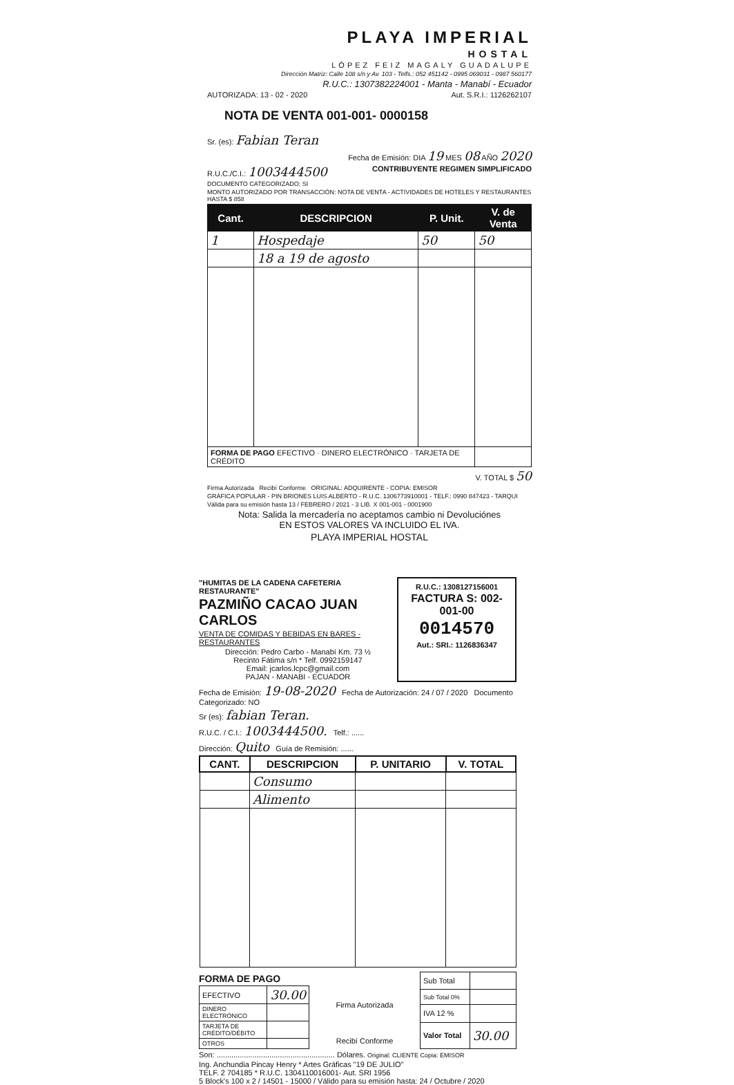PLAYA IMPERIAL
HOSTAL
LÓPEZ FEIZ MAGALY GUADALUPE
Dirección Matriz: Calle 108 s/n y Av. 103 - Telfs.: 052 451142 - 0995 069031 - 0987 560177
R.U.C.: 1307382224001 - Manta - Manabí - Ecuador
AUTORIZADA: 13 - 02 - 2020 Aut. S.R.I.: 1126262107
NOTA DE VENTA 001-001- 0000158
Sr. (es): Fabian Teran
Fecha de Emisión: DIA 19 MES 08 AÑO 2020
R.U.C./C.I.: 1003444500 CONTRIBUYENTE REGIMEN SIMPLIFICADO
DOCUMENTO CATEGORIZADO: SI
MONTO AUTORIZADO POR TRANSACCIÓN: NOTA DE VENTA - ACTIVIDADES DE HOTELES Y RESTAURANTES HASTA $ 858
| Cant. | DESCRIPCION | P. Unit. | V. de Venta |
| --- | --- | --- | --- |
| 1 | Hospedaje | 50 | 50 |
| | 18 a 19 de agosto | | |
| FORMA DE PAGO EFECTIVO · DINERO ELECTRÓNICO · TARJETA DE CRÉDITO | | | |
V. TOTAL $ 50
Firma Autorizada Recibí Conforme ORIGINAL: ADQUIRENTE - COPIA: EMISOR
GRÁFICA POPULAR - PIN BRIONES LUIS ALBERTO - R.U.C. 1306773910001 - TELF.: 0990 847423 - TARQUI
Válida para su emisión hasta 13 / FEBRERO / 2021 - 3 LIB. X 001-001 - 0001900
Nota: Salida la mercadería no aceptamos cambio ni Devoluciónes
EN ESTOS VALORES VA INCLUIDO EL IVA.
PLAYA IMPERIAL HOSTAL
"HUMITAS DE LA CADENA CAFETERIA RESTAURANTE"
PAZMIÑO CACAO JUAN CARLOS
VENTA DE COMIDAS Y BEBIDAS EN BARES - RESTAURANTES
Dirección: Pedro Carbo - Manabí Km. 73 ½
Recinto Fátima s/n * Telf. 0992159147
Email: jcarlos.lcpc@gmail.com
PAJAN - MANABI - ECUADOR
R.U.C.: 1308127156001
FACTURA S: 002-001-00
0014570
Aut.: SRI.: 1126836347
Fecha de Emisión: 19-08-2020 Fecha de Autorización: 24 / 07 / 2020 Documento Categorizado: NO
Sr (es): fabian Teran.
R.U.C. / C.I.: 1003444500. Telf.: ......
Dirección: Quito Guía de Remisión: ......
| CANT. | DESCRIPCION | P. UNITARIO | V. TOTAL |
| --- | --- | --- | --- |
| | Consumo | | |
| | Alimento | | |
FORMA DE PAGO
| EFECTIVO | 30.00 |
| DINERO ELECTRÓNICO | |
| TARJETA DE CRÉDITO/DÉBITO | |
| OTROS | |
Firma Autorizada
Recibí Conforme
| Sub Total | |
| Sub Total 0% | |
| IVA 12 % | |
| Valor Total | 30.00 |
Son: ........................................................ Dólares. Original: CLIENTE Copia: EMISOR
Ing. Anchundia Pincay Henry * Artes Gráficas "19 DE JULIO"
TELF. 2 704185 * R.U.C. 1304110016001- Aut. SRI 1956
5 Block's 100 x 2 / 14501 - 15000 / Válido para su emisión hasta: 24 / Octubre / 2020